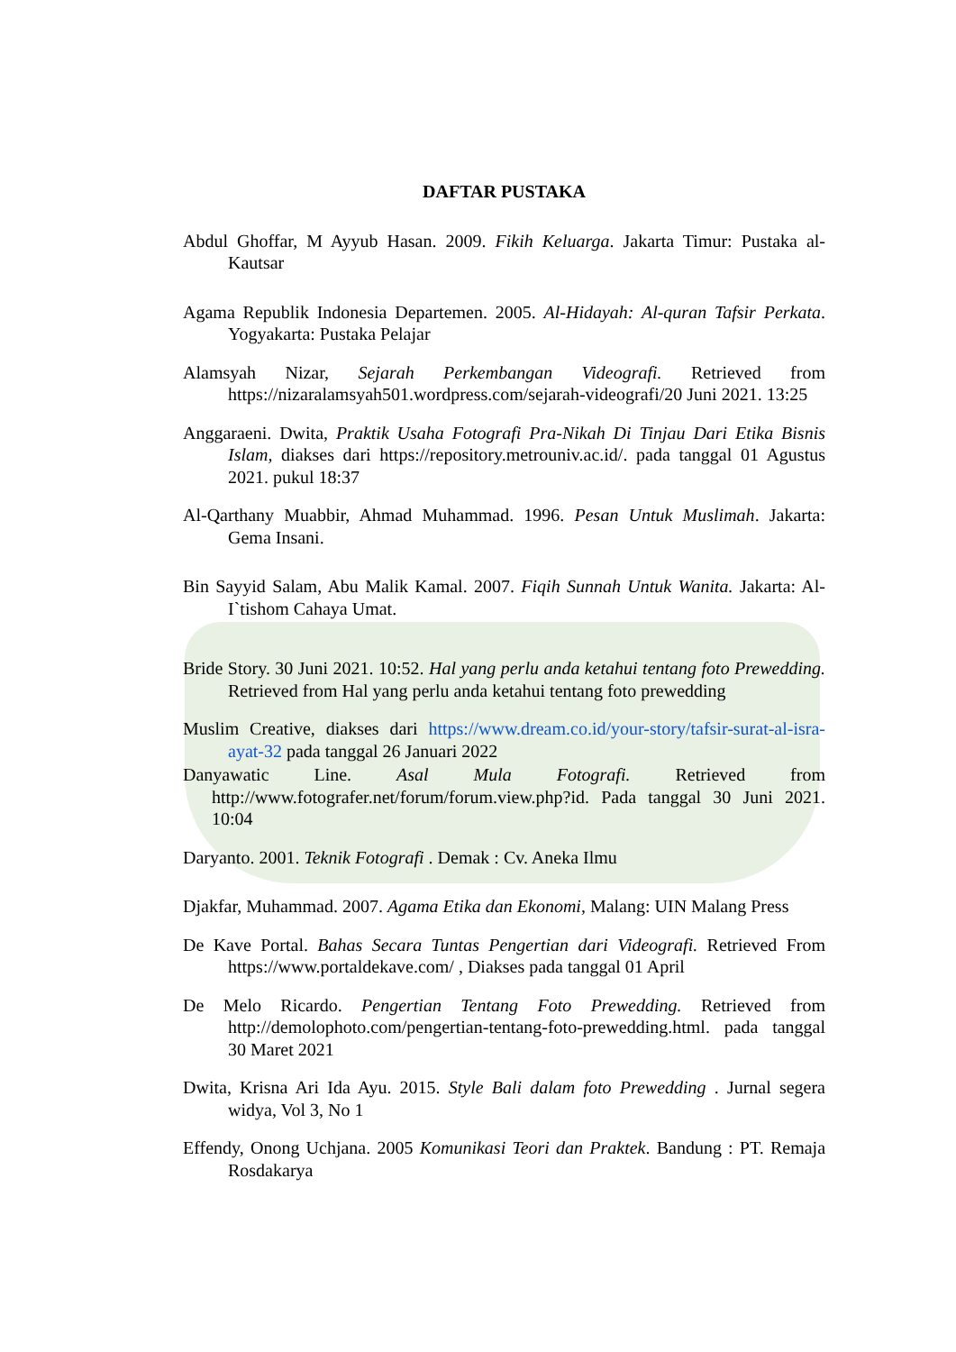DAFTAR PUSTAKA
Abdul Ghoffar, M Ayyub Hasan. 2009. Fikih Keluarga. Jakarta Timur: Pustaka al-Kautsar
Agama Republik Indonesia Departemen. 2005. Al-Hidayah: Al-quran Tafsir Perkata. Yogyakarta: Pustaka Pelajar
Alamsyah Nizar, Sejarah Perkembangan Videografi. Retrieved from https://nizaralamsyah501.wordpress.com/sejarah-videografi/20 Juni 2021. 13:25
Anggaraeni. Dwita, Praktik Usaha Fotografi Pra-Nikah Di Tinjau Dari Etika Bisnis Islam, diakses dari https://repository.metrouniv.ac.id/. pada tanggal 01 Agustus 2021. pukul 18:37
Al-Qarthany Muabbir, Ahmad Muhammad. 1996. Pesan Untuk Muslimah. Jakarta: Gema Insani.
Bin Sayyid Salam, Abu Malik Kamal. 2007. Fiqih Sunnah Untuk Wanita. Jakarta: Al-I`tishom Cahaya Umat.
Bride Story. 30 Juni 2021. 10:52. Hal yang perlu anda ketahui tentang foto Prewedding. Retrieved from Hal yang perlu anda ketahui tentang foto prewedding
Muslim Creative, diakses dari https://www.dream.co.id/your-story/tafsir-surat-al-isra-ayat-32 pada tanggal 26 Januari 2022
Danyawatic Line. Asal Mula Fotografi. Retrieved from http://www.fotografer.net/forum/forum.view.php?id. Pada tanggal 30 Juni 2021. 10:04
Daryanto. 2001. Teknik Fotografi . Demak : Cv. Aneka Ilmu
Djakfar, Muhammad. 2007. Agama Etika dan Ekonomi, Malang: UIN Malang Press
De Kave Portal. Bahas Secara Tuntas Pengertian dari Videografi. Retrieved From https://www.portaldekave.com/ , Diakses pada tanggal 01 April
De Melo Ricardo. Pengertian Tentang Foto Prewedding. Retrieved from http://demolophoto.com/pengertian-tentang-foto-prewedding.html. pada tanggal 30 Maret 2021
Dwita, Krisna Ari Ida Ayu. 2015. Style Bali dalam foto Prewedding . Jurnal segera widya, Vol 3, No 1
Effendy, Onong Uchjana. 2005 Komunikasi Teori dan Praktek. Bandung : PT. Remaja Rosdakarya